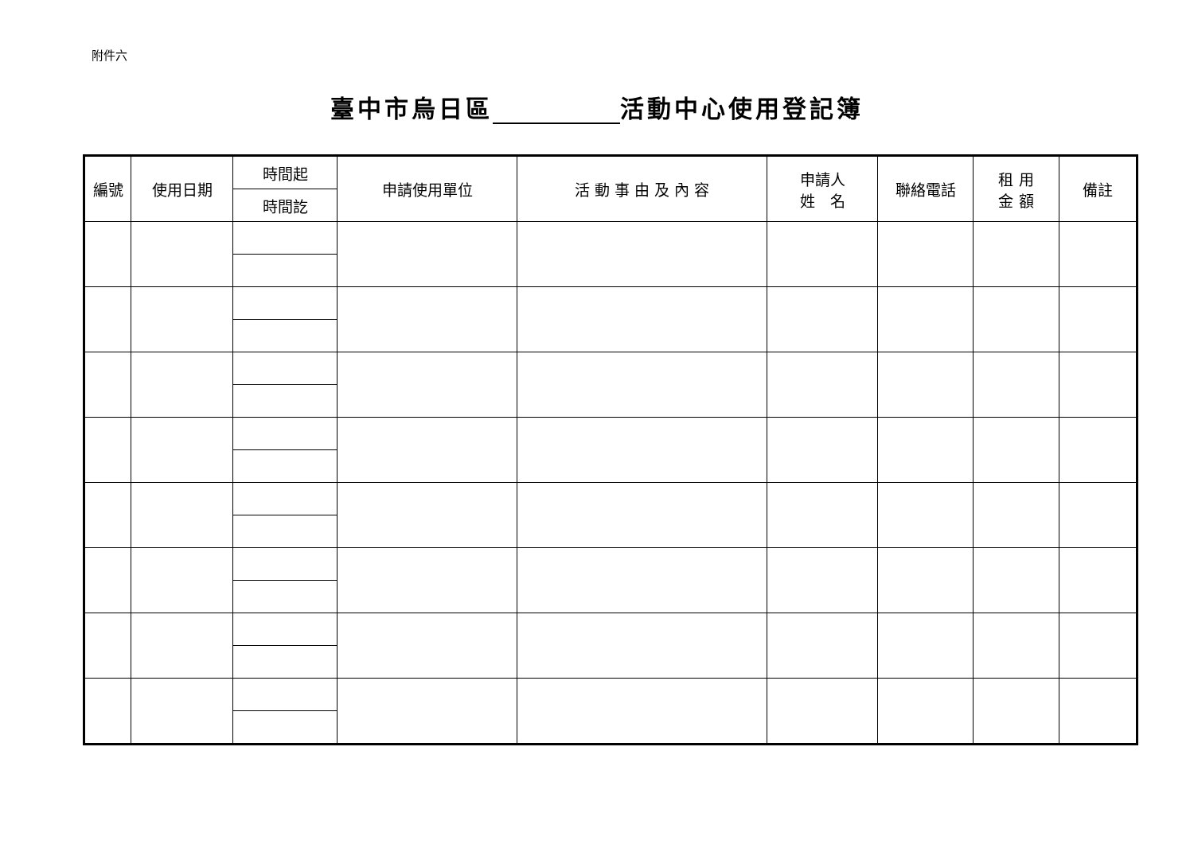附件六
臺中市烏日區 活動中心使用登記簿
| 編號 | 使用日期 | 時間起 | 申請使用單位 | 活 動 事 由 及 內 容 | 申請人 姓 名 | 聯絡電話 | 租 用 金 額 | 備註 |
| | | 時間訖 | | | | | | |